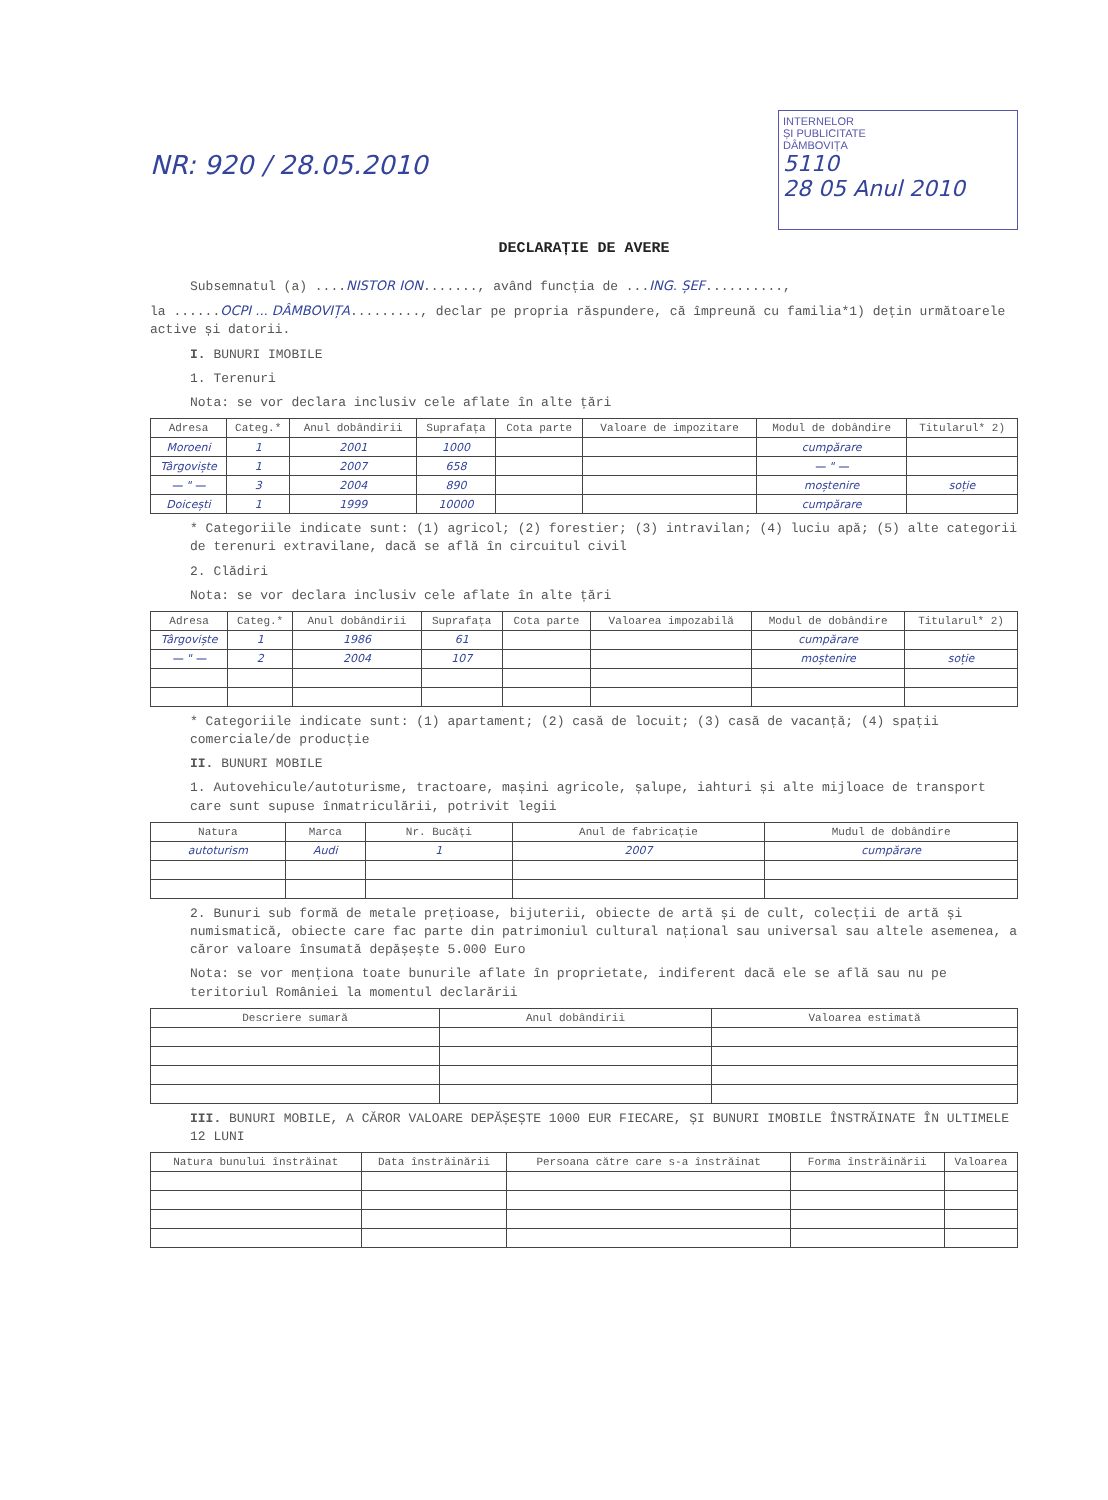NR: 920 / 28.05.2010
INTERNELOR
ȘI PUBLICITATE
DÂMBOVIȚA
5110
28 05 Anul 2010
DECLARAȚIE DE AVERE
Subsemnatul (a) ....NISTOR ION......., având funcția de ...ING. ȘEF..........,
la ......OCPI ... DÂMBOVIȚA........., declar pe propria răspundere, că împreună cu familia*1) dețin următoarele active și datorii.
I. BUNURI IMOBILE
1. Terenuri
Nota: se vor declara inclusiv cele aflate în alte țări
| Adresa | Categ.* | Anul dobândirii | Suprafața | Cota parte | Valoare de impozitare | Modul de dobândire | Titularul* 2) |
| --- | --- | --- | --- | --- | --- | --- | --- |
| Moroeni | 1 | 2001 | 1000 | | | cumpărare | |
| Târgoviște | 1 | 2007 | 658 | | | — " — | |
| — " — | 3 | 2004 | 890 | | | moștenire | soție |
| Doicești | 1 | 1999 | 10000 | | | cumpărare | |
* Categoriile indicate sunt: (1) agricol; (2) forestier; (3) intravilan; (4) luciu apă; (5) alte categorii de terenuri extravilane, dacă se află în circuitul civil
2. Clădiri
Nota: se vor declara inclusiv cele aflate în alte țări
| Adresa | Categ.* | Anul dobândirii | Suprafața | Cota parte | Valoarea impozabilă | Modul de dobândire | Titularul* 2) |
| --- | --- | --- | --- | --- | --- | --- | --- |
| Târgoviște | 1 | 1986 | 61 | | | cumpărare | |
| — " — | 2 | 2004 | 107 | | | moștenire | soție |
* Categoriile indicate sunt: (1) apartament; (2) casă de locuit; (3) casă de vacanță; (4) spații comerciale/de producție
II. BUNURI MOBILE
1. Autovehicule/autoturisme, tractoare, mașini agricole, șalupe, iahturi și alte mijloace de transport care sunt supuse înmatriculării, potrivit legii
| Natura | Marca | Nr. Bucăți | Anul de fabricație | Mudul de dobândire |
| --- | --- | --- | --- | --- |
| autoturism | Audi | 1 | 2007 | cumpărare |
2. Bunuri sub formă de metale prețioase, bijuterii, obiecte de artă și de cult, colecții de artă și numismatică, obiecte care fac parte din patrimoniul cultural național sau universal sau altele asemenea, a căror valoare însumată depășește 5.000 Euro
Nota: se vor menționa toate bunurile aflate în proprietate, indiferent dacă ele se află sau nu pe teritoriul României la momentul declarării
| Descriere sumară | Anul dobândirii | Valoarea estimată |
| --- | --- | --- |
III. BUNURI MOBILE, A CĂROR VALOARE DEPĂȘEȘTE 1000 EUR FIECARE, ȘI BUNURI IMOBILE ÎNSTRĂINATE ÎN ULTIMELE 12 LUNI
| Natura bunului înstrăinat | Data înstrăinării | Persoana către care s-a înstrăinat | Forma înstrăinării | Valoarea |
| --- | --- | --- | --- | --- |